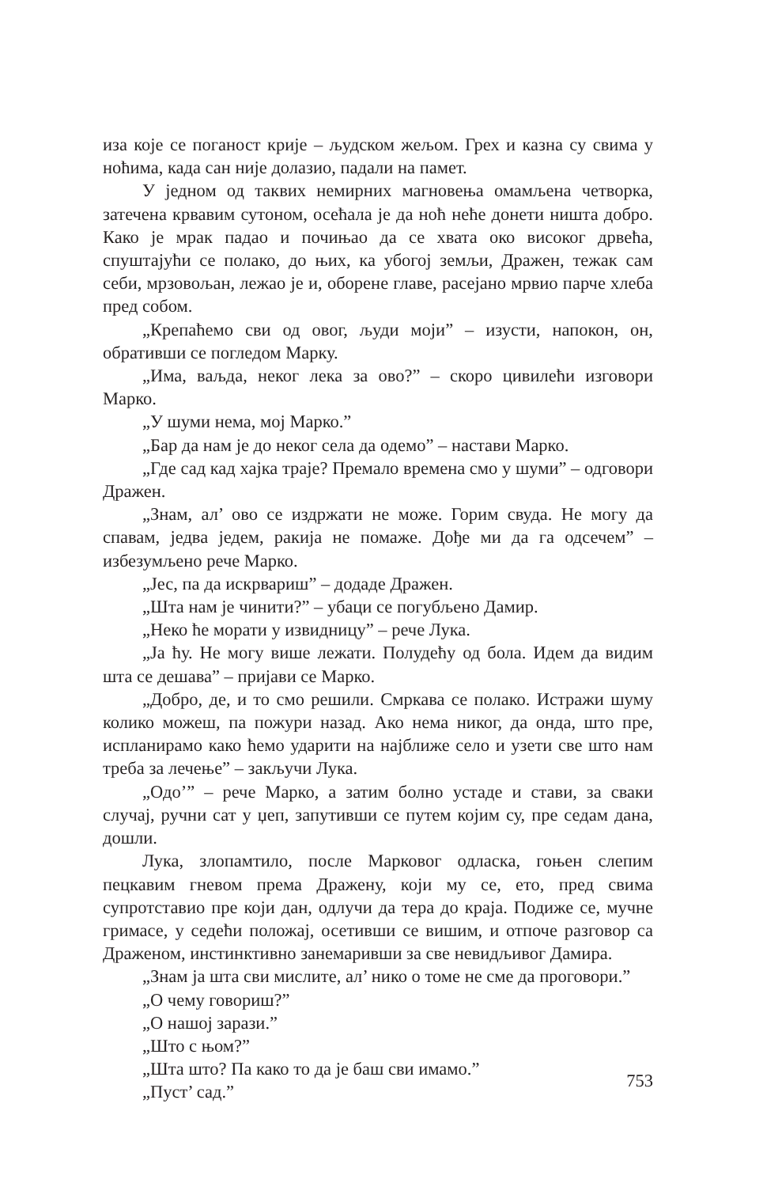иза које се поганост крије – људском жељом. Грех и казна су свима у ноћима, када сан није долазио, падали на памет.
У једном од таквих немирних магновења омамљена четворка, затечена крвавим сутоном, осећала је да ноћ неће донети ништа добро. Како је мрак падао и почињао да се хвата око високог дрвећа, спуштајући се полако, до њих, ка убогој земљи, Дражен, тежак сам себи, мрзовољан, лежао је и, оборене главе, расејано мрвио парче хлеба пред собом.
„Крепаћемо сви од овог, људи моји” – изусти, напокон, он, обративши се погледом Марку.
„Има, ваљда, неког лека за ово?” – скоро цивилећи изговори Марко.
„У шуми нема, мој Марко.”
„Бар да нам је до неког села да одемо” – настави Марко.
„Где сад кад хајка траје? Премало времена смо у шуми” – одговори Дражен.
„Знам, ал’ ово се издржати не може. Горим свуда. Не могу да спавам, једва једем, ракија не помаже. Дође ми да га одсечем” – избезумљено рече Марко.
„Јес, па да искрвариш” – додаде Дражен.
„Шта нам је чинити?” – убаци се погубљено Дамир.
„Неко ће морати у извидницу” – рече Лука.
„Ја ћу. Не могу више лежати. Полудећу од бола. Идем да видим шта се дешава” – пријави се Марко.
„Добро, де, и то смо решили. Смркава се полако. Истражи шуму колико можеш, па пожури назад. Ако нема никог, да онда, што пре, испланирамо како ћемо ударити на најближе село и узети све што нам треба за лечење” – закључи Лука.
„Одо’” – рече Марко, а затим болно устаде и стави, за сваки случај, ручни сат у џеп, запутивши се путем којим су, пре седам дана, дошли.
Лука, злопамтило, после Марковог одласка, гоњен слепим пецкавим гневом према Дражену, који му се, ето, пред свима супротставио пре који дан, одлучи да тера до краја. Подиже се, мучне гримасе, у седећи положај, осетивши се вишим, и отпоче разговор са Драженом, инстинктивно занемаривши за све невидљивог Дамира.
„Знам ја шта сви мислите, ал’ нико о томе не сме да проговори.”
„О чему говориш?”
„О нашој зарази.”
„Што с њом?”
„Шта што? Па како то да је баш сви имамо.”
„Пуст’ сад.”
753